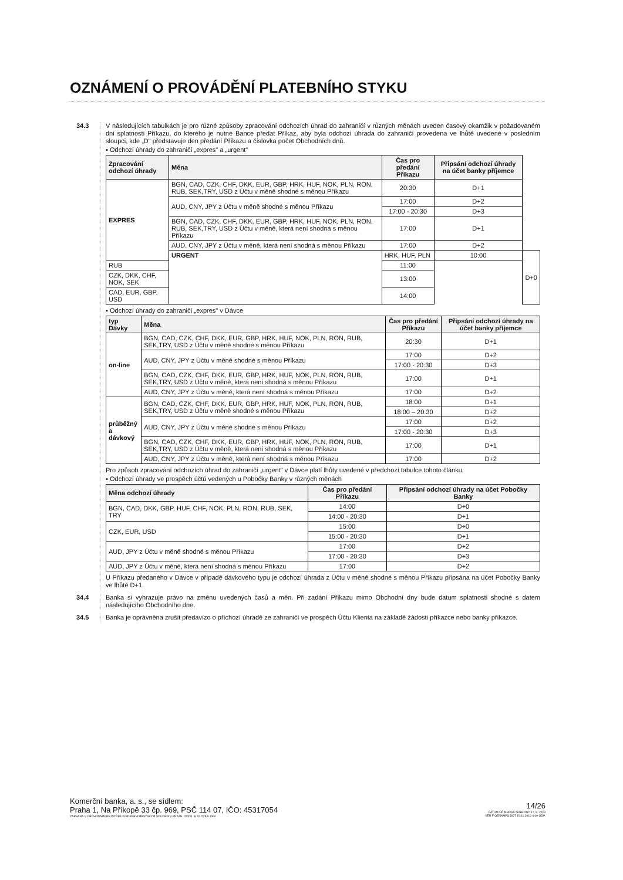OZNÁMENÍ O PROVÁDĚNÍ PLATEBNÍHO STYKU
34.3
V následujících tabulkách je pro různé způsoby zpracování odchozích úhrad do zahraničí v různých měnách uveden časový okamžik v požadovaném dni splatnosti Příkazu, do kterého je nutné Bance předat Příkaz, aby byla odchozí úhrada do zahraničí provedena ve lhůtě uvedené v posledním sloupci, kde „D" představuje den předání Příkazu a číslovka počet Obchodních dnů.
▪ Odchozí úhrady do zahraničí „expres" a „urgent"
| Zpracování odchozí úhrady | Měna | Čas pro předání Příkazu | Připsání odchozí úhrady na účet banky příjemce | |
| --- | --- | --- | --- | --- |
| EXPRES | BGN, CAD, CZK, CHF, DKK, EUR, GBP, HRK, HUF, NOK, PLN, RON, RUB, SEK,TRY, USD z Účtu v měně shodné s měnou Příkazu | 20:30 | D+1 | |
| | AUD, CNY, JPY z Účtu v měně shodné s měnou Příkazu | 17:00 | D+2 | |
| | | 17:00 - 20:30 | D+3 | |
| | BGN, CAD, CZK, CHF, DKK, EUR, GBP, HRK, HUF, NOK, PLN, RON, RUB, SEK,TRY, USD z Účtu v měně, která není shodná s měnou Příkazu | 17:00 | D+1 | |
| | AUD, CNY, JPY z Účtu v měně, která není shodná s měnou Příkazu | 17:00 | D+2 | |
| | URGENT | HRK, HUF, PLN | 10:00 | D+0 |
| RUB | | 11:00 | | |
| CZK, DKK, CHF, NOK, SEK | | 13:00 | | |
| CAD, EUR, GBP, USD | | 14:00 | | |
▪ Odchozí úhrady do zahraničí „expres" v Dávce
| typ Dávky | Měna | Čas pro předání Příkazu | Připsání odchozí úhrady na účet banky příjemce |
| --- | --- | --- | --- |
| on-line | BGN, CAD, CZK, CHF, DKK, EUR, GBP, HRK, HUF, NOK, PLN, RON, RUB, SEK,TRY, USD z Účtu v měně shodné s měnou Příkazu | 20:30 | D+1 |
| | AUD, CNY, JPY z Účtu v měně shodné s měnou Příkazu | 17:00 | D+2 |
| | | 17:00 - 20:30 | D+3 |
| | BGN, CAD, CZK, CHF, DKK, EUR, GBP, HRK, HUF, NOK, PLN, RON, RUB, SEK,TRY, USD z Účtu v měně, která není shodná s měnou Příkazu | 17:00 | D+1 |
| | AUD, CNY, JPY z Účtu v měně, která není shodná s měnou Příkazu | 17:00 | D+2 |
| průběžný a dávkový | BGN, CAD, CZK, CHF, DKK, EUR, GBP, HRK, HUF, NOK, PLN, RON, RUB, SEK,TRY, USD z Účtu v měně shodné s měnou Příkazu | 18:00 | D+1 |
| | | 18:00 – 20:30 | D+2 |
| | AUD, CNY, JPY z Účtu v měně shodné s měnou Příkazu | 17:00 | D+2 |
| | | 17:00 - 20:30 | D+3 |
| | BGN, CAD, CZK, CHF, DKK, EUR, GBP, HRK, HUF, NOK, PLN, RON, RUB, SEK,TRY, USD z Účtu v měně, která není shodná s měnou Příkazu | 17:00 | D+1 |
| | AUD, CNY, JPY z Účtu v měně, která není shodná s měnou Příkazu | 17:00 | D+2 |
Pro způsob zpracování odchozích úhrad do zahraničí „urgent" v Dávce platí lhůty uvedené v předchozí tabulce tohoto článku.
▪ Odchozí úhrady ve prospěch účtů vedených u Pobočky Banky v různých měnách
| Měna odchozí úhrady | Čas pro předání Příkazu | Připsání odchozí úhrady na účet Pobočky Banky |
| --- | --- | --- |
| BGN, CAD, DKK, GBP, HUF, CHF, NOK, PLN, RON, RUB, SEK, TRY | 14:00 | D+0 |
| | 14:00 - 20:30 | D+1 |
| CZK, EUR, USD | 15:00 | D+0 |
| | 15:00 - 20:30 | D+1 |
| AUD, JPY z Účtu v měně shodné s měnou Příkazu | 17:00 | D+2 |
| | 17:00 - 20:30 | D+3 |
| AUD, JPY z Účtu v měně, která není shodná s měnou Příkazu | 17:00 | D+2 |
U Příkazu předaného v Dávce v případě dávkového typu je odchozí úhrada z Účtu v měně shodné s měnou Příkazu připsána na účet Pobočky Banky ve lhůtě D+1.
34.4
Banka si vyhrazuje právo na změnu uvedených časů a měn. Při zadání Příkazu mimo Obchodní dny bude datum splatnosti shodné s datem následujícího Obchodního dne.
34.5
Banka je oprávněna zrušit předavízo o příchozí úhradě ze zahraničí ve prospěch Účtu Klienta na základě žádosti příkazce nebo banky příkazce.
Komerční banka, a. s., se sídlem:
Praha 1, Na Příkopě 33 čp. 969, PSČ 114 07, IČO: 45317054
ZAPSANÁ V OBCHODNÍM REJSTŘÍKU VEDENÉM MĚSTSKÝM SOUDEM V PRAZE, ODDÍL B, VLOŽKA 1360
14/26
DATUM ÚČINNOSTI ŠABLONY 17. 8. 2019
VER F OZNAMPS.DOT 15.11.2019 4:00 ODP.